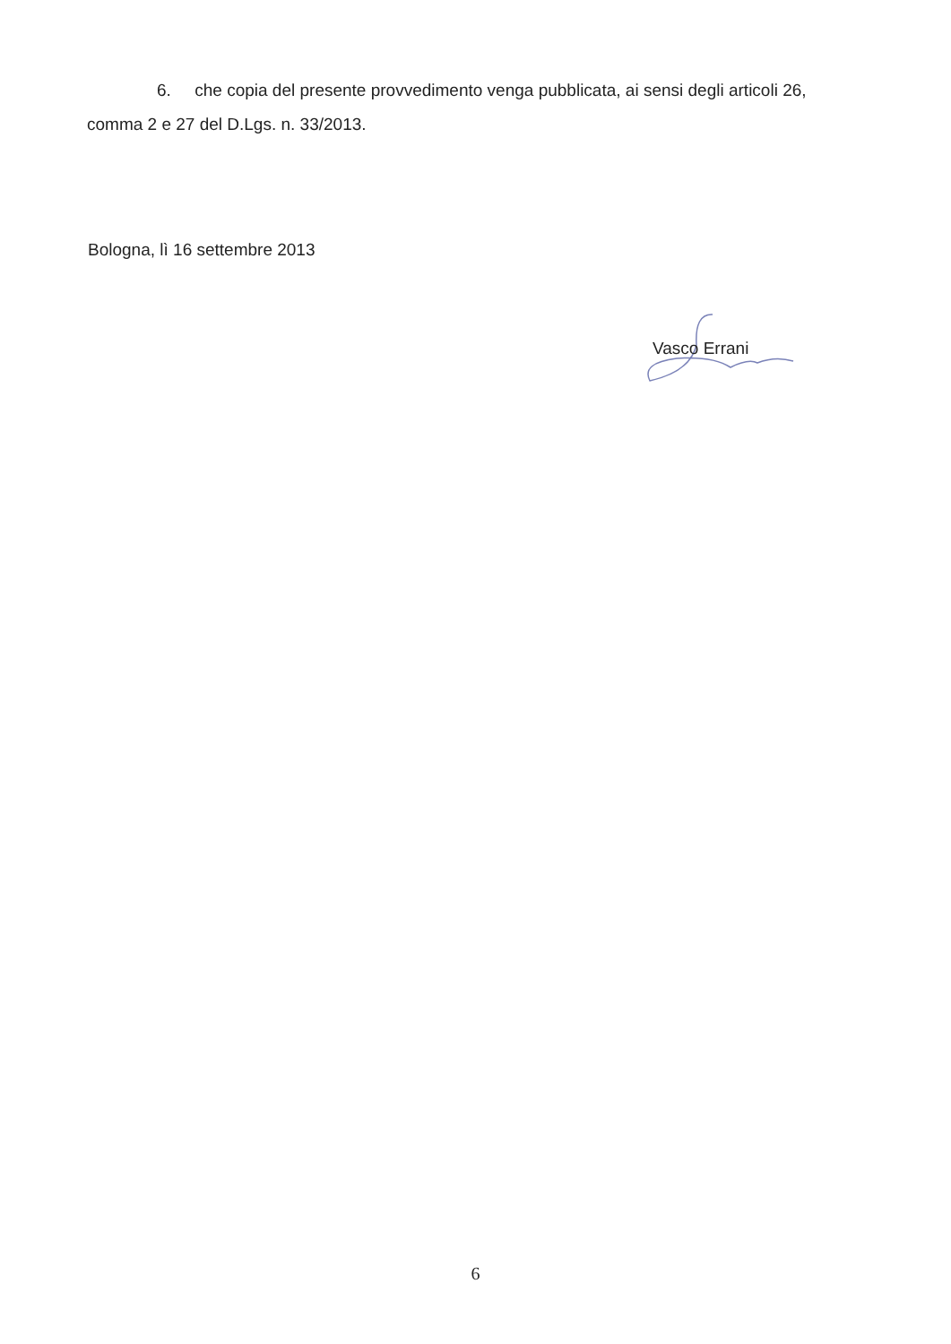6. che copia del presente provvedimento venga pubblicata, ai sensi degli articoli 26, comma 2 e 27 del D.Lgs. n. 33/2013.
Bologna, lì 16 settembre 2013
Vasco Errani
6